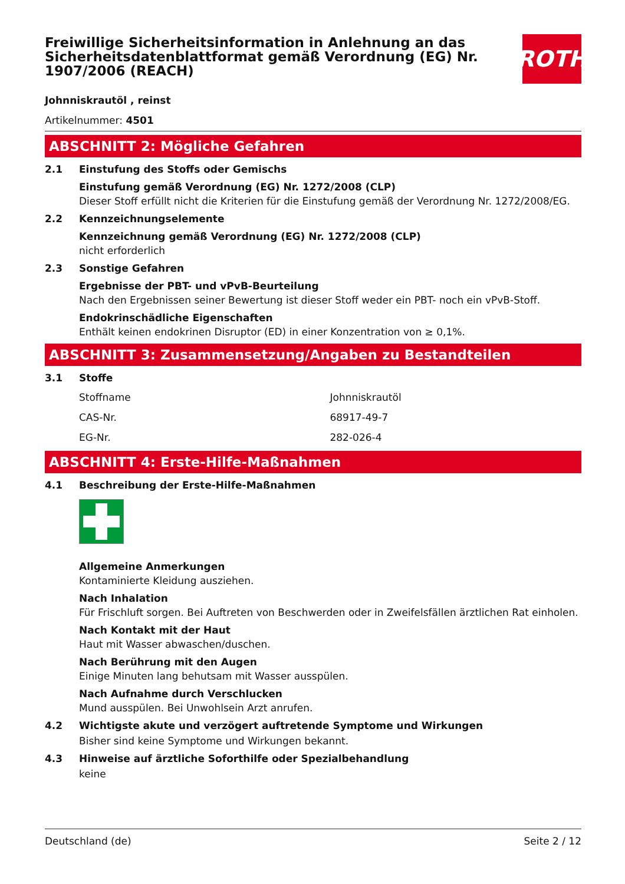Freiwillige Sicherheitsinformation in Anlehnung an das Sicherheitsdatenblattformat gemäß Verordnung (EG) Nr. 1907/2006 (REACH)
ROTH
Johnniskrautöl , reinst
Artikelnummer: 4501
ABSCHNITT 2: Mögliche Gefahren
2.1 Einstufung des Stoffs oder Gemischs
Einstufung gemäß Verordnung (EG) Nr. 1272/2008 (CLP)
Dieser Stoff erfüllt nicht die Kriterien für die Einstufung gemäß der Verordnung Nr. 1272/2008/EG.
2.2 Kennzeichnungselemente
Kennzeichnung gemäß Verordnung (EG) Nr. 1272/2008 (CLP)
nicht erforderlich
2.3 Sonstige Gefahren
Ergebnisse der PBT- und vPvB-Beurteilung
Nach den Ergebnissen seiner Bewertung ist dieser Stoff weder ein PBT- noch ein vPvB-Stoff.
Endokrinschädliche Eigenschaften
Enthält keinen endokrinen Disruptor (ED) in einer Konzentration von ≥ 0,1%.
ABSCHNITT 3: Zusammensetzung/Angaben zu Bestandteilen
3.1 Stoffe
| Stoffname | Johnniskrautöl |
| CAS-Nr. | 68917-49-7 |
| EG-Nr. | 282-026-4 |
ABSCHNITT 4: Erste-Hilfe-Maßnahmen
4.1 Beschreibung der Erste-Hilfe-Maßnahmen
Allgemeine Anmerkungen
Kontaminierte Kleidung ausziehen.
Nach Inhalation
Für Frischluft sorgen. Bei Auftreten von Beschwerden oder in Zweifelsfällen ärztlichen Rat einholen.
Nach Kontakt mit der Haut
Haut mit Wasser abwaschen/duschen.
Nach Berührung mit den Augen
Einige Minuten lang behutsam mit Wasser ausspülen.
Nach Aufnahme durch Verschlucken
Mund ausspülen. Bei Unwohlsein Arzt anrufen.
4.2 Wichtigste akute und verzögert auftretende Symptome und Wirkungen
Bisher sind keine Symptome und Wirkungen bekannt.
4.3 Hinweise auf ärztliche Soforthilfe oder Spezialbehandlung
keine
Deutschland (de) Seite 2 / 12